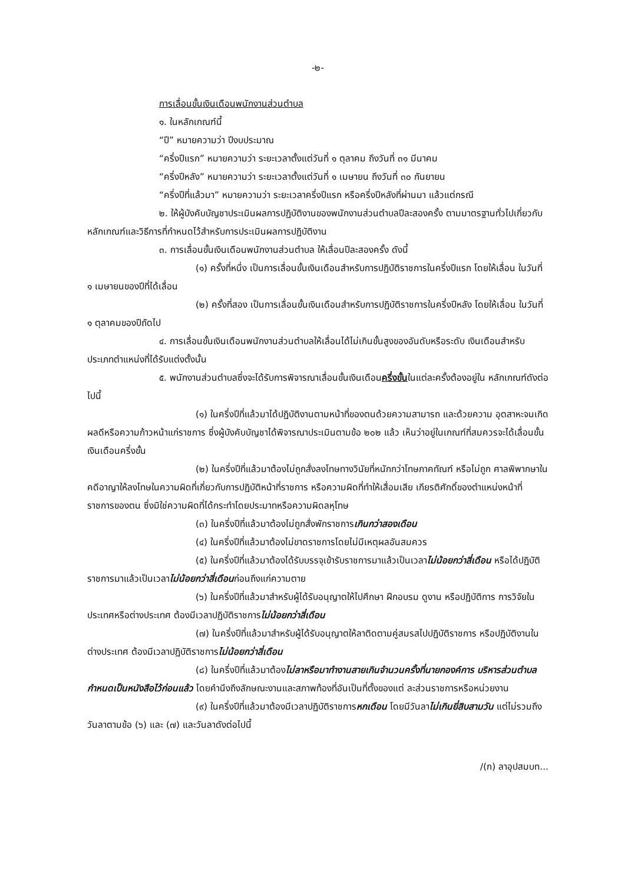-๒-
การเลื่อนขั้นเงินเดือนพนักงานส่วนตำบล
๑. ในหลักเกณฑ์นี้
“ปี” หมายความว่า ปีงบประมาณ
“ครึ่งปีแรก” หมายความว่า ระยะเวลาตั้งแต่วันที่ ๑ ตุลาคม ถึงวันที่ ๓๑ มีนาคม
“ครึ่งปีหลัง” หมายความว่า ระยะเวลาตั้งแต่วันที่ ๑ เมษายน ถึงวันที่ ๓๐ กันยายน
“ครึ่งปีที่แล้วมา” หมายความว่า ระยะเวลาครึ่งปีแรก หรือครึ่งปีหลังที่ผ่านมา แล้วแต่กรณี
๒. ให้ผู้บังคับบัญชาประเมินผลการปฏิบัติงานของพนักงานส่วนตำบลปีละสองครั้ง ตามมาตรฐานทั่วไปเกี่ยวกับหลักเกณฑ์และวิธีการที่กำหนดไว้สำหรับการประเมินผลการปฏิบัติงาน
๓. การเลื่อนขั้นเงินเดือนพนักงานส่วนตำบล ให้เลื่อนปีละสองครั้ง ดังนี้
(๑) ครั้งที่หนึ่ง เป็นการเลื่อนขั้นเงินเดือนสำหรับการปฏิบัติราชการในครึ่งปีแรก โดยให้เลื่อน ในวันที่ ๑ เมษายนของปีที่ได้เลื่อน
(๒) ครั้งที่สอง เป็นการเลื่อนขั้นเงินเดือนสำหรับการปฏิบัติราชการในครึ่งปีหลัง โดยให้เลื่อน ในวันที่ ๑ ตุลาคมของปีถัดไป
๔. การเลื่อนขั้นเงินเดือนพนักงานส่วนตำบลให้เลื่อนได้ไม่เกินขั้นสูงของอันดับหรือระดับ เงินเดือนสำหรับประเภทตำแหน่งที่ได้รับแต่งตั้งนั้น
๕. พนักงานส่วนตำบลซึ่งจะได้รับการพิจารณาเลื่อนขั้นเงินเดือนครึ่งขั้นในแต่ละครั้งต้องอยู่ใน หลักเกณฑ์ดังต่อไปนี้
(๑) ในครึ่งปีที่แล้วมาได้ปฏิบัติงานตามหน้าที่ของตนด้วยความสามารถ และด้วยความ อุตสาหะจนเกิดผลดีหรือความก้าวหน้าแก่ราชการ ซึ่งผู้บังคับบัญชาได้พิจารณาประเมินตามข้อ ๒๐๒ แล้ว เห็นว่าอยู่ในเกณฑ์ที่สมควรจะได้เลื่อนขั้นเงินเดือนครึ่งขั้น
(๒) ในครึ่งปีที่แล้วมาต้องไม่ถูกสั่งลงโทษทางวินัยที่หนักกว่าโทษภาคทัณฑ์ หรือไม่ถูก ศาลพิพากษาในคดีอาญาให้ลงโทษในความผิดที่เกี่ยวกับการปฏิบัติหน้าที่ราชการ หรือความผิดที่ทำให้เสื่อมเสีย เกียรติศักดิ์ของตำแหน่งหน้าที่ราชการของตน ซึ่งมิใช่ความผิดที่ได้กระทำโดยประมาทหรือความผิดลหุโทษ
(๓) ในครึ่งปีที่แล้วมาต้องไม่ถูกสั่งพักราชการเกินกว่าสองเดือน
(๔) ในครึ่งปีที่แล้วมาต้องไม่ขาดราชการโดยไม่มีเหตุผลอันสมควร
(๕) ในครึ่งปีที่แล้วมาต้องได้รับบรรจุเข้ารับราชการมาแล้วเป็นเวลาไม่น้อยกว่าสี่เดือน หรือได้ปฏิบัติราชการมาแล้วเป็นเวลาไม่น้อยกว่าสี่เดือนก่อนถึงแก่ความตาย
(๖) ในครึ่งปีที่แล้วมาสำหรับผู้ได้รับอนุญาตให้ไปศึกษา ฝึกอบรม ดูงาน หรือปฏิบัติการ การวิจัยในประเทศหรือต่างประเทศ ต้องมีเวลาปฏิบัติราชการไม่น้อยกว่าสี่เดือน
(๗) ในครึ่งปีที่แล้วมาสำหรับผู้ได้รับอนุญาตให้ลาติดตามคู่สมรสไปปฏิบัติราชการ หรือปฏิบัติงานในต่างประเทศ ต้องมีเวลาปฏิบัติราชการไม่น้อยกว่าสี่เดือน
(๘) ในครึ่งปีที่แล้วมาต้องไม่ลาหรือมาทำงานสายเกินจำนวนครั้งที่นายกองค์การ บริหารส่วนตำบลกำหนดเป็นหนังสือไว้ก่อนแล้ว โดยคำนึงถึงลักษณะงานและสภาพท้องที่อันเป็นที่ตั้งของแต่ ละส่วนราชการหรือหน่วยงาน
(๙) ในครึ่งปีที่แล้วมาต้องมีเวลาปฏิบัติราชการหกเดือน โดยมีวันลาไม่เกินยี่สิบสามวัน แต่ไม่รวมถึงวันลาตามข้อ (๖) และ (๗) และวันลาดังต่อไปนี้
/(ก) ลาอุปสมบท...